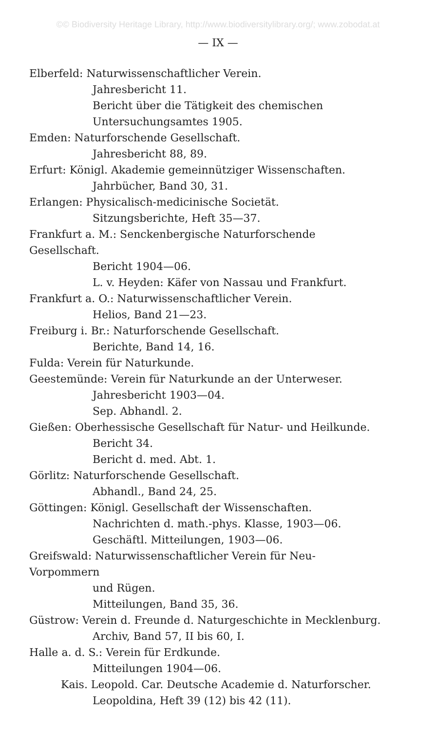©© Biodiversity Heritage Library, http://www.biodiversitylibrary.org/; www.zobodat.at
— IX —
Elberfeld: Naturwissenschaftlicher Verein.
Jahresbericht 11.
Bericht über die Tätigkeit des chemischen Untersuchungsamtes 1905.
Emden: Naturforschende Gesellschaft.
Jahresbericht 88, 89.
Erfurt: Königl. Akademie gemeinnütziger Wissenschaften.
Jahrbücher, Band 30, 31.
Erlangen: Physicalisch-medicinische Societät.
Sitzungsberichte, Heft 35—37.
Frankfurt a. M.: Senckenbergische Naturforschende Gesellschaft.
Bericht 1904—06.
L. v. Heyden: Käfer von Nassau und Frankfurt.
Frankfurt a. O.: Naturwissenschaftlicher Verein.
Helios, Band 21—23.
Freiburg i. Br.: Naturforschende Gesellschaft.
Berichte, Band 14, 16.
Fulda: Verein für Naturkunde.
Geestemünde: Verein für Naturkunde an der Unterweser.
Jahresbericht 1903—04.
Sep. Abhandl. 2.
Gießen: Oberhessische Gesellschaft für Natur- und Heilkunde.
Bericht 34.
Bericht d. med. Abt. 1.
Görlitz: Naturforschende Gesellschaft.
Abhandl., Band 24, 25.
Göttingen: Königl. Gesellschaft der Wissenschaften.
Nachrichten d. math.-phys. Klasse, 1903—06.
Geschäftl. Mitteilungen, 1903—06.
Greifswald: Naturwissenschaftlicher Verein für Neu-Vorpommern
und Rügen.
Mitteilungen, Band 35, 36.
Güstrow: Verein d. Freunde d. Naturgeschichte in Mecklenburg.
Archiv, Band 57, II bis 60, I.
Halle a. d. S.: Verein für Erdkunde.
Mitteilungen 1904—06.
Kais. Leopold. Car. Deutsche Academie d. Naturforscher.
Leopoldina, Heft 39 (12) bis 42 (11).